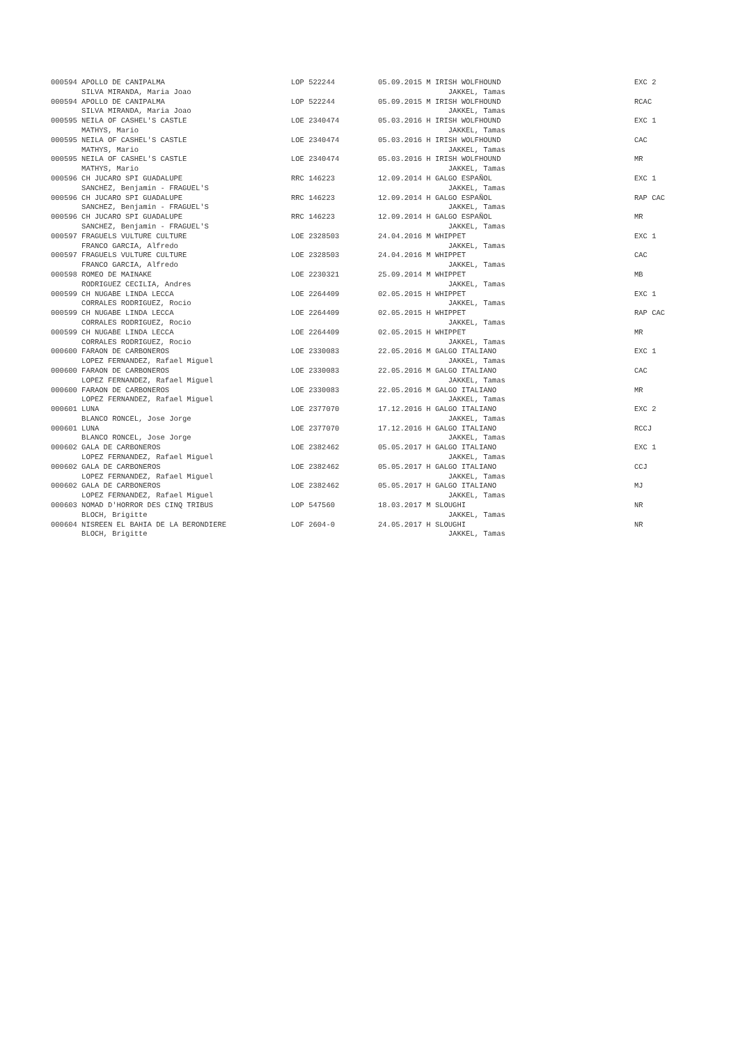| 000594 APOLLO DE CANIPALMA | LOP 522244 | 05.09.2015 M IRISH WOLFHOUND | EXC 2 |
| SILVA MIRANDA, Maria Joao | | JAKKEL, Tamas | |
| 000594 APOLLO DE CANIPALMA | LOP 522244 | 05.09.2015 M IRISH WOLFHOUND | RCAC |
| SILVA MIRANDA, Maria Joao | | JAKKEL, Tamas | |
| 000595 NEILA OF CASHEL'S CASTLE | LOE 2340474 | 05.03.2016 H IRISH WOLFHOUND | EXC 1 |
| MATHYS, Mario | | JAKKEL, Tamas | |
| 000595 NEILA OF CASHEL'S CASTLE | LOE 2340474 | 05.03.2016 H IRISH WOLFHOUND | CAC |
| MATHYS, Mario | | JAKKEL, Tamas | |
| 000595 NEILA OF CASHEL'S CASTLE | LOE 2340474 | 05.03.2016 H IRISH WOLFHOUND | MR |
| MATHYS, Mario | | JAKKEL, Tamas | |
| 000596 CH JUCARO SPI GUADALUPE | RRC 146223 | 12.09.2014 H GALGO ESPAÑOL | EXC 1 |
| SANCHEZ, Benjamin - FRAGUEL'S | | JAKKEL, Tamas | |
| 000596 CH JUCARO SPI GUADALUPE | RRC 146223 | 12.09.2014 H GALGO ESPAÑOL | RAP CAC |
| SANCHEZ, Benjamin - FRAGUEL'S | | JAKKEL, Tamas | |
| 000596 CH JUCARO SPI GUADALUPE | RRC 146223 | 12.09.2014 H GALGO ESPAÑOL | MR |
| SANCHEZ, Benjamin - FRAGUEL'S | | JAKKEL, Tamas | |
| 000597 FRAGUELS VULTURE CULTURE | LOE 2328503 | 24.04.2016 M WHIPPET | EXC 1 |
| FRANCO GARCIA, Alfredo | | JAKKEL, Tamas | |
| 000597 FRAGUELS VULTURE CULTURE | LOE 2328503 | 24.04.2016 M WHIPPET | CAC |
| FRANCO GARCIA, Alfredo | | JAKKEL, Tamas | |
| 000598 ROMEO DE MAINAKE | LOE 2230321 | 25.09.2014 M WHIPPET | MB |
| RODRIGUEZ CECILIA, Andres | | JAKKEL, Tamas | |
| 000599 CH NUGABE LINDA LECCA | LOE 2264409 | 02.05.2015 H WHIPPET | EXC 1 |
| CORRALES RODRIGUEZ, Rocio | | JAKKEL, Tamas | |
| 000599 CH NUGABE LINDA LECCA | LOE 2264409 | 02.05.2015 H WHIPPET | RAP CAC |
| CORRALES RODRIGUEZ, Rocio | | JAKKEL, Tamas | |
| 000599 CH NUGABE LINDA LECCA | LOE 2264409 | 02.05.2015 H WHIPPET | MR |
| CORRALES RODRIGUEZ, Rocio | | JAKKEL, Tamas | |
| 000600 FARAON DE CARBONEROS | LOE 2330083 | 22.05.2016 M GALGO ITALIANO | EXC 1 |
| LOPEZ FERNANDEZ, Rafael Miguel | | JAKKEL, Tamas | |
| 000600 FARAON DE CARBONEROS | LOE 2330083 | 22.05.2016 M GALGO ITALIANO | CAC |
| LOPEZ FERNANDEZ, Rafael Miguel | | JAKKEL, Tamas | |
| 000600 FARAON DE CARBONEROS | LOE 2330083 | 22.05.2016 M GALGO ITALIANO | MR |
| LOPEZ FERNANDEZ, Rafael Miguel | | JAKKEL, Tamas | |
| 000601 LUNA | LOE 2377070 | 17.12.2016 H GALGO ITALIANO | EXC 2 |
| BLANCO RONCEL, Jose Jorge | | JAKKEL, Tamas | |
| 000601 LUNA | LOE 2377070 | 17.12.2016 H GALGO ITALIANO | RCCJ |
| BLANCO RONCEL, Jose Jorge | | JAKKEL, Tamas | |
| 000602 GALA DE CARBONEROS | LOE 2382462 | 05.05.2017 H GALGO ITALIANO | EXC 1 |
| LOPEZ FERNANDEZ, Rafael Miguel | | JAKKEL, Tamas | |
| 000602 GALA DE CARBONEROS | LOE 2382462 | 05.05.2017 H GALGO ITALIANO | CCJ |
| LOPEZ FERNANDEZ, Rafael Miguel | | JAKKEL, Tamas | |
| 000602 GALA DE CARBONEROS | LOE 2382462 | 05.05.2017 H GALGO ITALIANO | MJ |
| LOPEZ FERNANDEZ, Rafael Miguel | | JAKKEL, Tamas | |
| 000603 NOMAD D'HORROR DES CINQ TRIBUS | LOP 547560 | 18.03.2017 M SLOUGHI | NR |
| BLOCH, Brigitte | | JAKKEL, Tamas | |
| 000604 NISREEN EL BAHIA DE LA BERONDIERE | LOF 2604-0 | 24.05.2017 H SLOUGHI | NR |
| BLOCH, Brigitte | | JAKKEL, Tamas | |